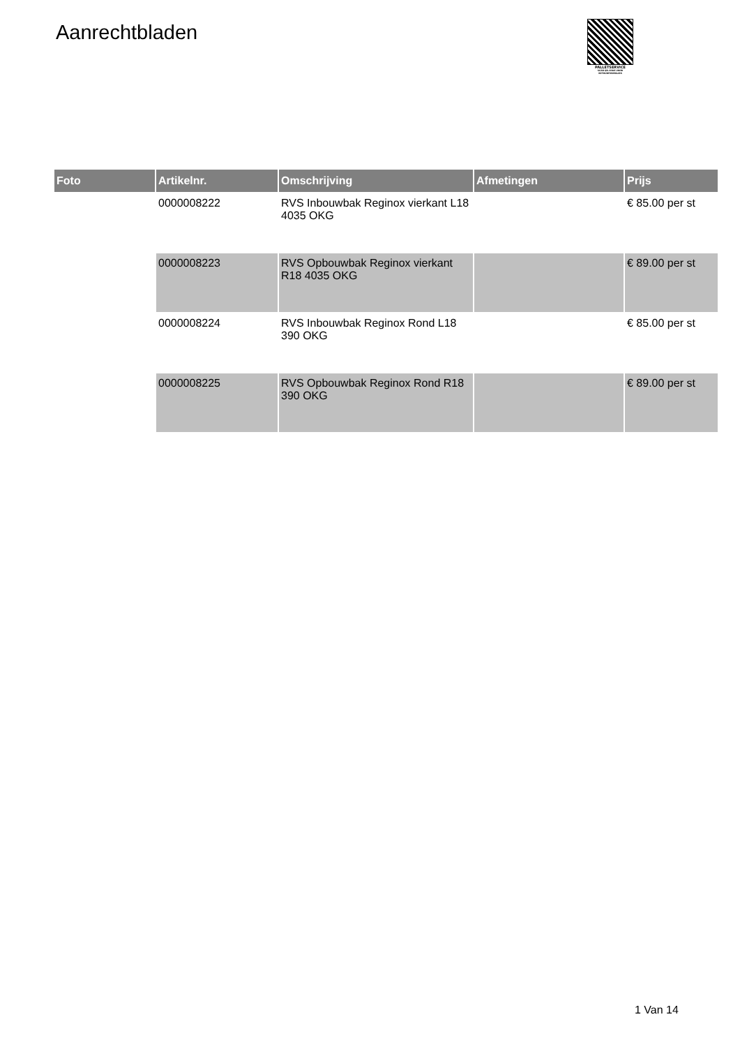Aanrechtbladen
PALLETSERVICE
SCAN QR-CODE VOOR RETOURFORMULIER
| Foto | Artikelnr. | Omschrijving | Afmetingen | Prijs |
| --- | --- | --- | --- | --- |
| | 0000008222 | RVS Inbouwbak Reginox vierkant L18 4035 OKG | | € 85.00 per st |
| | 0000008223 | RVS Opbouwbak Reginox vierkant R18 4035 OKG | | € 89.00 per st |
| | 0000008224 | RVS Inbouwbak Reginox Rond L18 390 OKG | | € 85.00 per st |
| | 0000008225 | RVS Opbouwbak Reginox Rond R18 390 OKG | | € 89.00 per st |
1 Van 14